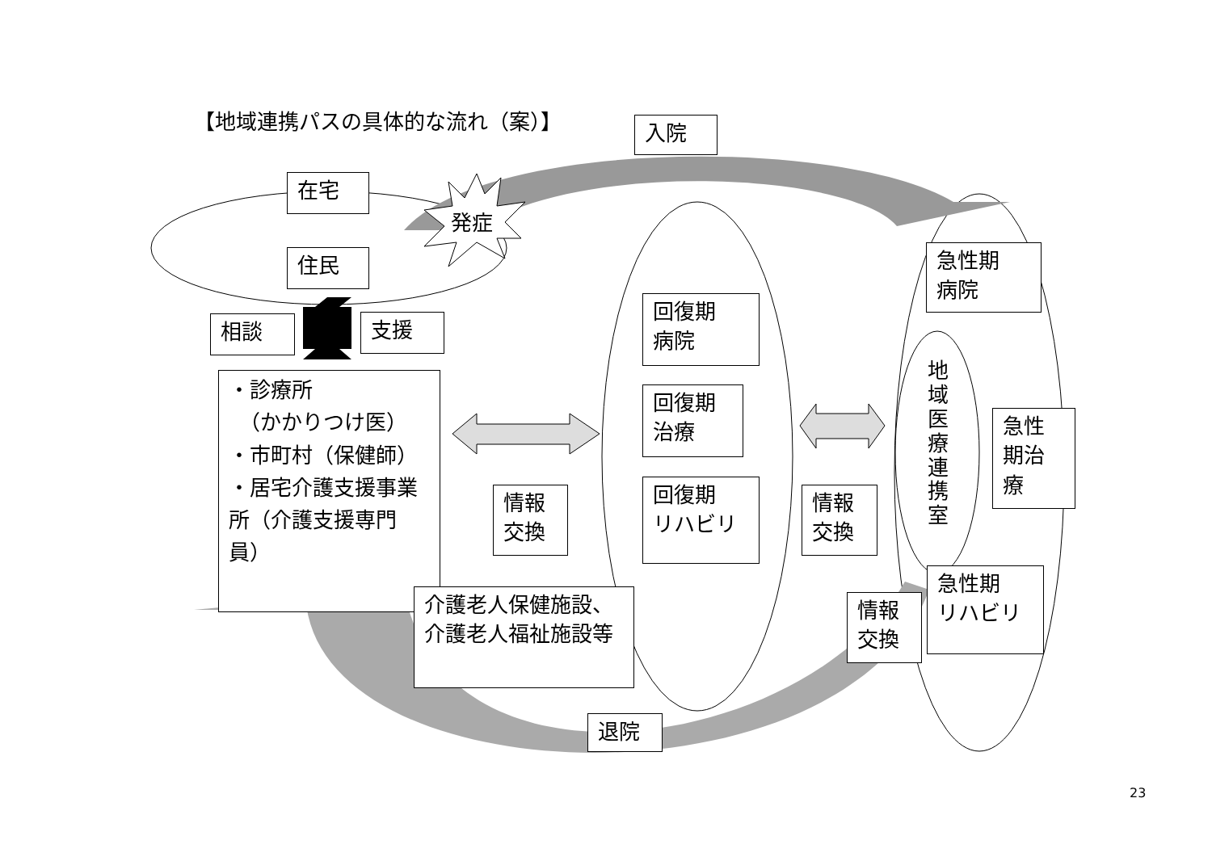【地域連携パスの具体的な流れ（案）】 入院
在宅
発症
住民
相談 支援
・診療所
　（かかりつけ医）
・市町村（保健師）
・居宅介護支援事業所（介護支援専門員）
情報
交換
回復期
病院
回復期
治療
回復期
リハビリ
情報
交換
急性期
病院
地域医療連携室
急性
期治
療
急性期
リハビリ
情報
交換
介護老人保健施設、介護老人福祉施設等
退院
23